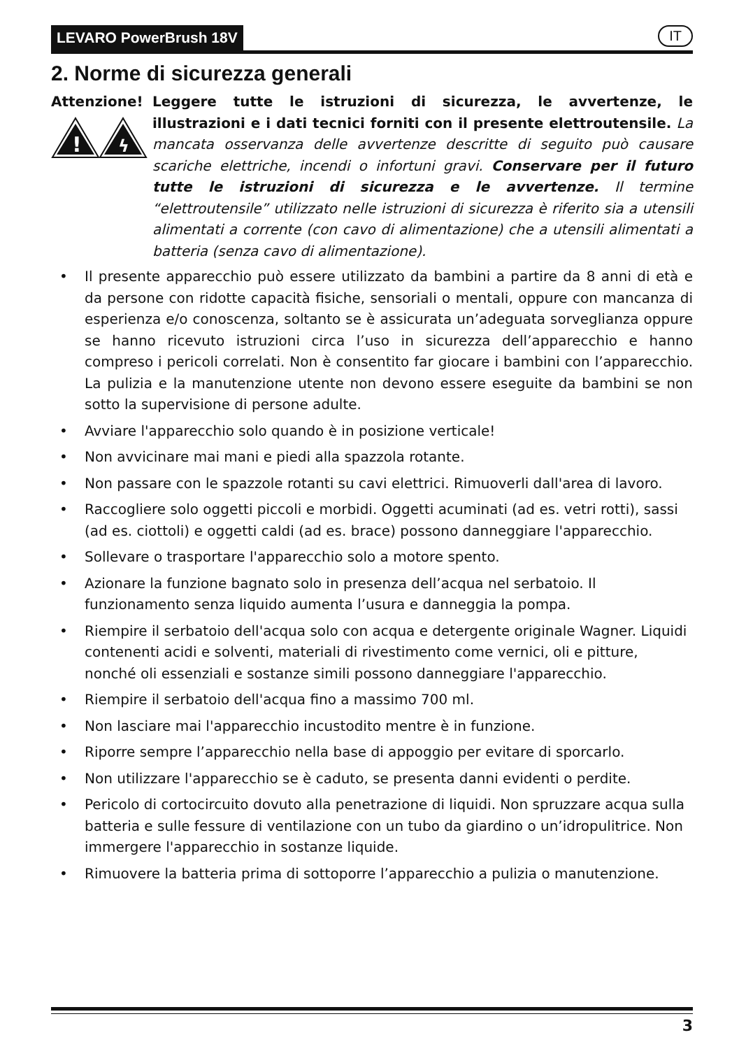LEVARO PowerBrush 18V IT
2. Norme di sicurezza generali
Attenzione!
!
ϟ
Leggere tutte le istruzioni di sicurezza, le avvertenze, le illustrazioni e i dati tecnici forniti con il presente elettroutensile. La mancata osservanza delle avvertenze descritte di seguito può causare scariche elettriche, incendi o infortuni gravi. Conservare per il futuro tutte le istruzioni di sicurezza e le avvertenze. Il termine “elettroutensile” utilizzato nelle istruzioni di sicurezza è riferito sia a utensili alimentati a corrente (con cavo di alimentazione) che a utensili alimentati a batteria (senza cavo di alimentazione).
• Il presente apparecchio può essere utilizzato da bambini a partire da 8 anni di età e da persone con ridotte capacità fisiche, sensoriali o mentali, oppure con mancanza di esperienza e/o conoscenza, soltanto se è assicurata un’adeguata sorveglianza oppure se hanno ricevuto istruzioni circa l’uso in sicurezza dell’apparecchio e hanno compreso i pericoli correlati. Non è consentito far giocare i bambini con l’apparecchio. La pulizia e la manutenzione utente non devono essere eseguite da bambini se non sotto la supervisione di persone adulte.
• Avviare l'apparecchio solo quando è in posizione verticale!
• Non avvicinare mai mani e piedi alla spazzola rotante.
• Non passare con le spazzole rotanti su cavi elettrici. Rimuoverli dall'area di lavoro.
• Raccogliere solo oggetti piccoli e morbidi. Oggetti acuminati (ad es. vetri rotti), sassi (ad es. ciottoli) e oggetti caldi (ad es. brace) possono danneggiare l'apparecchio.
• Sollevare o trasportare l'apparecchio solo a motore spento.
• Azionare la funzione bagnato solo in presenza dell’acqua nel serbatoio. Il funzionamento senza liquido aumenta l’usura e danneggia la pompa.
• Riempire il serbatoio dell'acqua solo con acqua e detergente originale Wagner. Liquidi contenenti acidi e solventi, materiali di rivestimento come vernici, oli e pitture, nonché oli essenziali e sostanze simili possono danneggiare l'apparecchio.
• Riempire il serbatoio dell'acqua fino a massimo 700 ml.
• Non lasciare mai l'apparecchio incustodito mentre è in funzione.
• Riporre sempre l’apparecchio nella base di appoggio per evitare di sporcarlo.
• Non utilizzare l'apparecchio se è caduto, se presenta danni evidenti o perdite.
• Pericolo di cortocircuito dovuto alla penetrazione di liquidi. Non spruzzare acqua sulla batteria e sulle fessure di ventilazione con un tubo da giardino o un’idropulitrice. Non immergere l'apparecchio in sostanze liquide.
• Rimuovere la batteria prima di sottoporre l’apparecchio a pulizia o manutenzione.
3